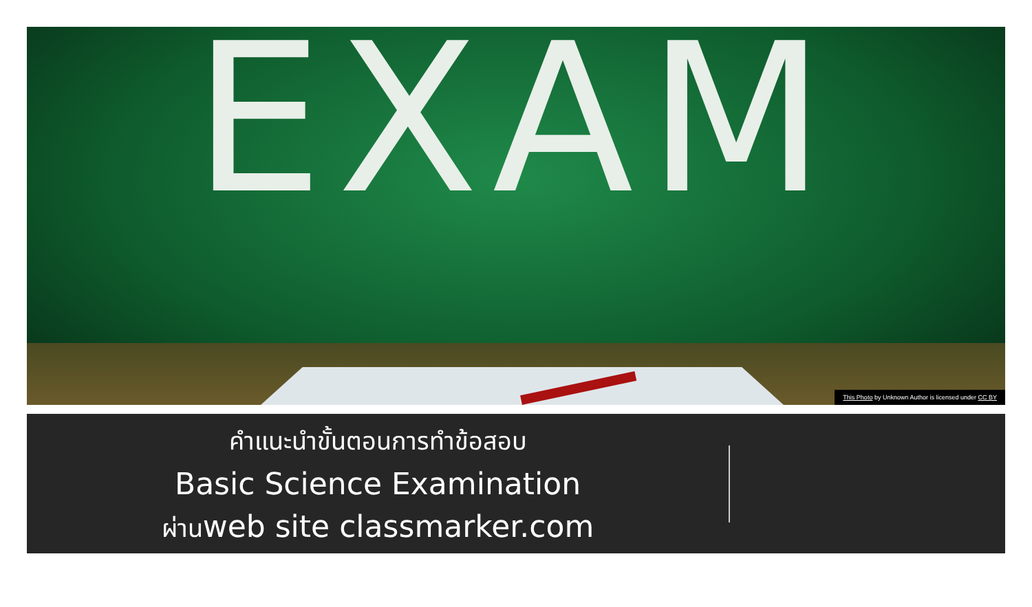EXAM
This Photo by Unknown Author is licensed under CC BY
คำแนะนำขั้นตอนการทำข้อสอบ
Basic Science Examination
ผ่านweb site classmarker.com